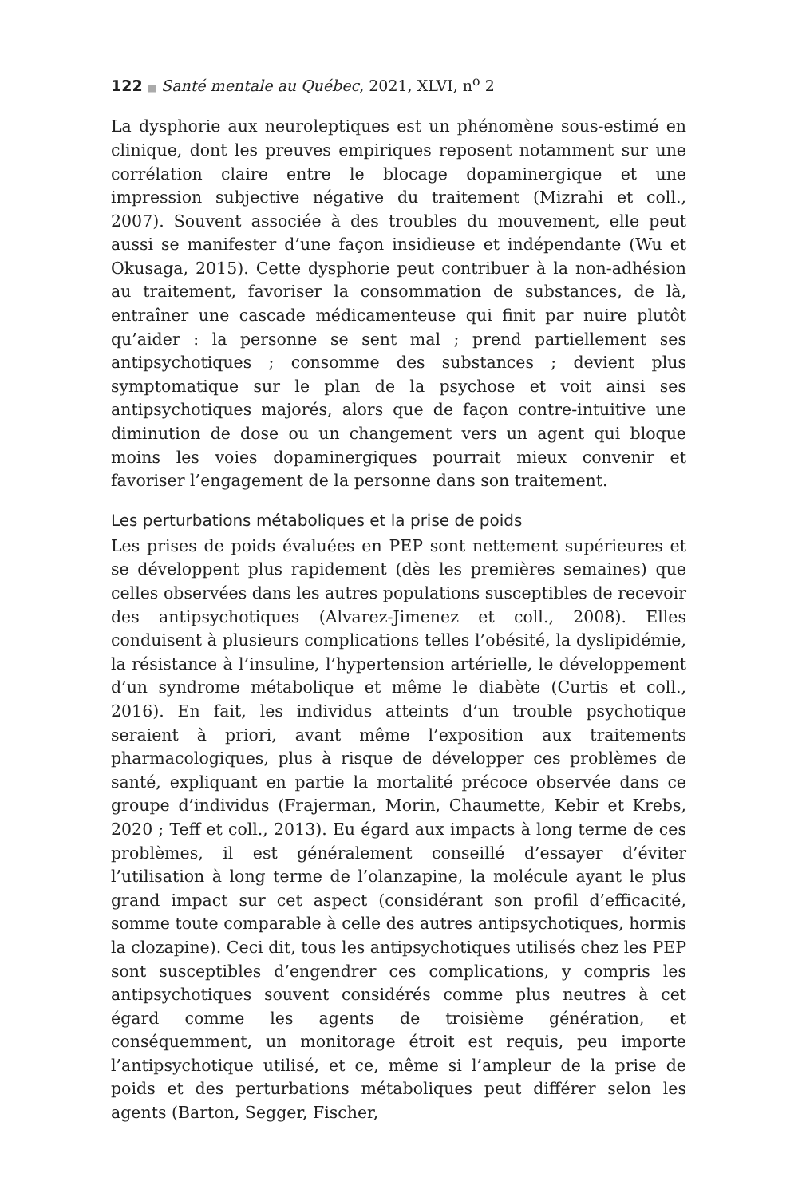122 ■ Santé mentale au Québec, 2021, XLVI, n<sup>o</sup> 2
La dysphorie aux neuroleptiques est un phénomène sous-estimé en clinique, dont les preuves empiriques reposent notamment sur une corrélation claire entre le blocage dopaminergique et une impression subjective négative du traitement (Mizrahi et coll., 2007). Souvent associée à des troubles du mouvement, elle peut aussi se manifester d’une façon insidieuse et indépendante (Wu et Okusaga, 2015). Cette dysphorie peut contribuer à la non-adhésion au traitement, favoriser la consommation de substances, de là, entraîner une cascade médicamenteuse qui finit par nuire plutôt qu’aider : la personne se sent mal ; prend partiellement ses antipsychotiques ; consomme des substances ; devient plus symptomatique sur le plan de la psychose et voit ainsi ses antipsychotiques majorés, alors que de façon contre-intuitive une diminution de dose ou un changement vers un agent qui bloque moins les voies dopaminergiques pourrait mieux convenir et favoriser l’engagement de la personne dans son traitement.
Les perturbations métaboliques et la prise de poids
Les prises de poids évaluées en PEP sont nettement supérieures et se développent plus rapidement (dès les premières semaines) que celles observées dans les autres populations susceptibles de recevoir des antipsychotiques (Alvarez-Jimenez et coll., 2008). Elles conduisent à plusieurs complications telles l’obésité, la dyslipidémie, la résistance à l’insuline, l’hypertension artérielle, le développement d’un syndrome métabolique et même le diabète (Curtis et coll., 2016). En fait, les individus atteints d’un trouble psychotique seraient à priori, avant même l’exposition aux traitements pharmacologiques, plus à risque de développer ces problèmes de santé, expliquant en partie la mortalité précoce observée dans ce groupe d’individus (Frajerman, Morin, Chaumette, Kebir et Krebs, 2020 ; Teff et coll., 2013). Eu égard aux impacts à long terme de ces problèmes, il est généralement conseillé d’essayer d’éviter l’utilisation à long terme de l’olanzapine, la molécule ayant le plus grand impact sur cet aspect (considérant son profil d’efficacité, somme toute comparable à celle des autres antipsychotiques, hormis la clozapine). Ceci dit, tous les antipsychotiques utilisés chez les PEP sont susceptibles d’engendrer ces complications, y compris les antipsychotiques souvent considérés comme plus neutres à cet égard comme les agents de troisième génération, et conséquemment, un monitorage étroit est requis, peu importe l’antipsychotique utilisé, et ce, même si l’ampleur de la prise de poids et des perturbations métaboliques peut différer selon les agents (Barton, Segger, Fischer,